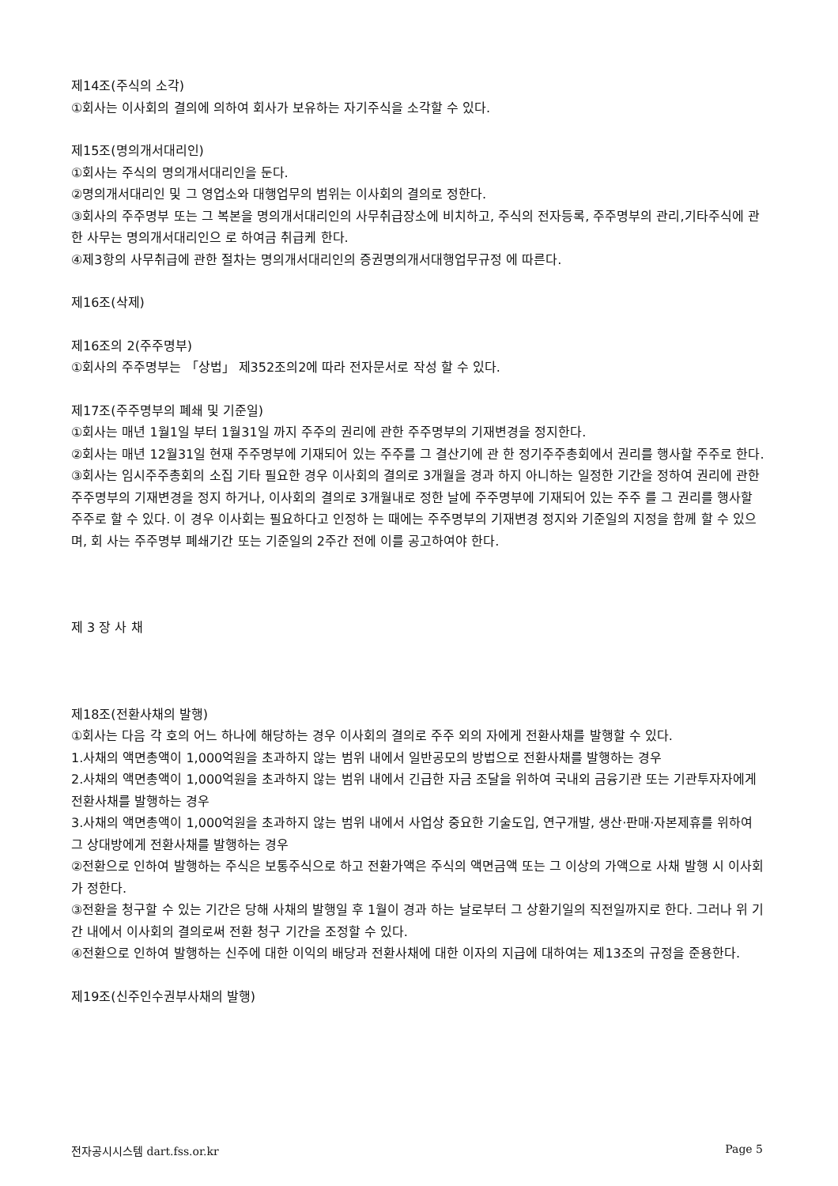제14조(주식의 소각)
①회사는 이사회의 결의에 의하여 회사가 보유하는 자기주식을 소각할 수 있다.
제15조(명의개서대리인)
①회사는 주식의 명의개서대리인을 둔다.
②명의개서대리인 및 그 영업소와 대행업무의 범위는 이사회의 결의로 정한다.
③회사의 주주명부 또는 그 복본을 명의개서대리인의 사무취급장소에 비치하고, 주식의 전자등록, 주주명부의 관리,기타주식에 관한 사무는 명의개서대리인으 로 하여금 취급케 한다.
④제3항의 사무취급에 관한 절차는 명의개서대리인의 증권명의개서대행업무규정 에 따른다.
제16조(삭제)
제16조의 2(주주명부)
①회사의 주주명부는 「상법」 제352조의2에 따라 전자문서로 작성 할 수 있다.
제17조(주주명부의 폐쇄 및 기준일)
①회사는 매년 1월1일 부터 1월31일 까지 주주의 권리에 관한 주주명부의 기재변경을 정지한다.
②회사는 매년 12월31일 현재 주주명부에 기재되어 있는 주주를 그 결산기에 관 한 정기주주총회에서 권리를 행사할 주주로 한다.
③회사는 임시주주총회의 소집 기타 필요한 경우 이사회의 결의로 3개월을 경과 하지 아니하는 일정한 기간을 정하여 권리에 관한 주주명부의 기재변경을 정지 하거나, 이사회의 결의로 3개월내로 정한 날에 주주명부에 기재되어 있는 주주 를 그 권리를 행사할 주주로 할 수 있다. 이 경우 이사회는 필요하다고 인정하 는 때에는 주주명부의 기재변경 정지와 기준일의 지정을 함께 할 수 있으며, 회 사는 주주명부 폐쇄기간 또는 기준일의 2주간 전에 이를 공고하여야 한다.
제 3 장 사 채
제18조(전환사채의 발행)
①회사는 다음 각 호의 어느 하나에 해당하는 경우 이사회의 결의로 주주 외의 자에게 전환사채를 발행할 수 있다.
1.사채의 액면총액이 1,000억원을 초과하지 않는 범위 내에서 일반공모의 방법으로 전환사채를 발행하는 경우
2.사채의 액면총액이 1,000억원을 초과하지 않는 범위 내에서 긴급한 자금 조달을 위하여 국내외 금융기관 또는 기관투자자에게 전환사채를 발행하는 경우
3.사채의 액면총액이 1,000억원을 초과하지 않는 범위 내에서 사업상 중요한 기술도입, 연구개발, 생산·판매·자본제휴를 위하여 그 상대방에게 전환사채를 발행하는 경우
②전환으로 인하여 발행하는 주식은 보통주식으로 하고 전환가액은 주식의 액면금액 또는 그 이상의 가액으로 사채 발행 시 이사회가 정한다.
③전환을 청구할 수 있는 기간은 당해 사채의 발행일 후 1월이 경과 하는 날로부터 그 상환기일의 직전일까지로 한다. 그러나 위 기간 내에서 이사회의 결의로써 전환 청구 기간을 조정할 수 있다.
④전환으로 인하여 발행하는 신주에 대한 이익의 배당과 전환사채에 대한 이자의 지급에 대하여는 제13조의 규정을 준용한다.
제19조(신주인수권부사채의 발행)
전자공시시스템 dart.fss.or.kr Page 5